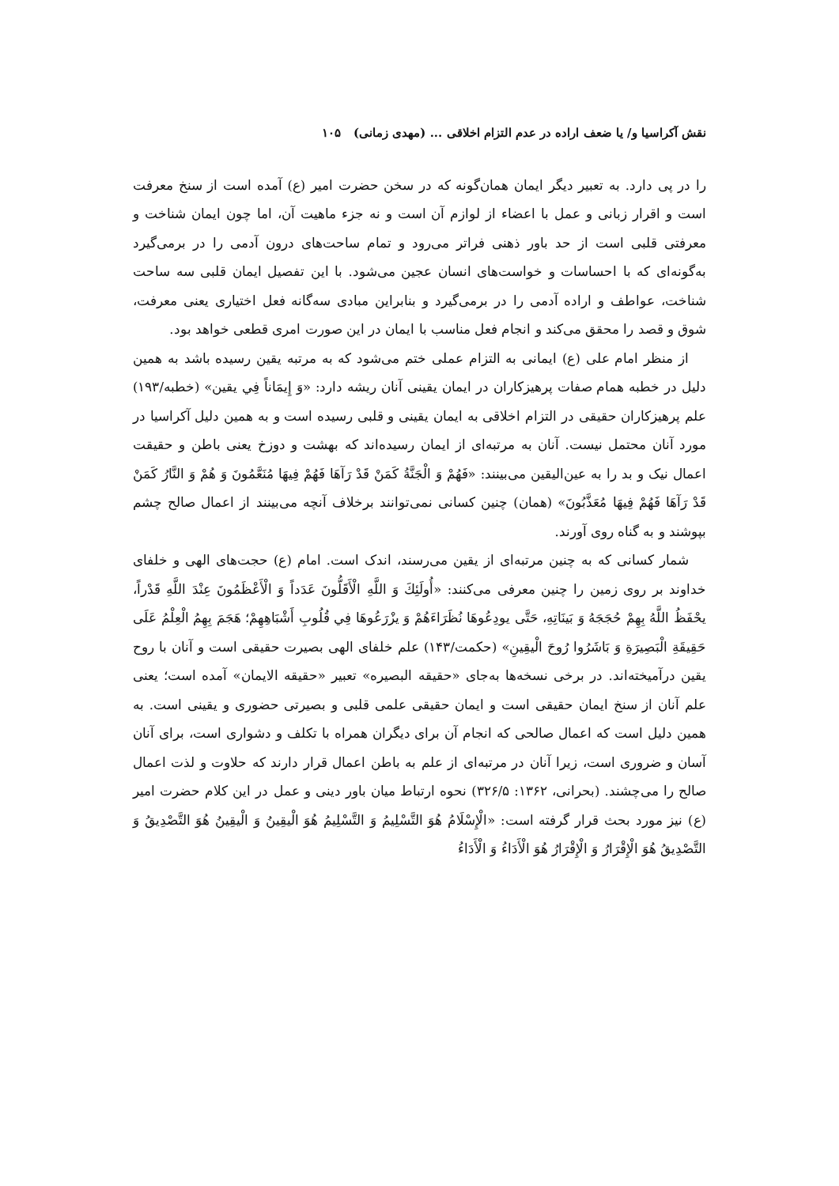نقش آکراسیا و/ یا ضعف اراده در عدم التزام اخلاقی ... (مهدی زمانی) ۱۰۵
را در پی دارد. به تعبیر دیگر ایمان همان‌گونه که در سخن حضرت امیر (ع) آمده است از سنخ معرفت است و اقرار زبانی و عمل با اعضاء از لوازم آن است و نه جزء ماهیت آن، اما چون ایمان شناخت و معرفتی قلبی است از حد باور ذهنی فراتر می‌رود و تمام ساحت‌های درون آدمی را در برمی‌گیرد به‌گونه‌ای که با احساسات و خواست‌های انسان عجین می‌شود. با این تفصیل ایمان قلبی سه ساحت شناخت، عواطف و اراده آدمی را در برمی‌گیرد و بنابراین مبادی سه‌گانه فعل اختیاری یعنی معرفت، شوق و قصد را محقق می‌کند و انجام فعل مناسب با ایمان در این صورت امری قطعی خواهد بود.
از منظر امام علی (ع) ایمانی به التزام عملی ختم می‌شود که به مرتبه یقین رسیده باشد به همین دلیل در خطبه همام صفات پرهیزکاران در ایمان یقینی آنان ریشه دارد: «وَ إِيمَاناً فِي يقين» (خطبه/۱۹۳) علم پرهیزکاران حقیقی در التزام اخلاقی به ایمان یقینی و قلبی رسیده است و به همین دلیل آکراسیا در مورد آنان محتمل نیست. آنان به مرتبه‌ای از ایمان رسیده‌اند که بهشت و دوزخ یعنی باطن و حقیقت اعمال نیک و بد را به عین‌الیقین می‌بینند: «فَهُمْ وَ الْجَنَّةُ كَمَنْ قَدْ رَآهَا فَهُمْ فِيهَا مُنَعَّمُونَ وَ هُمْ وَ النَّارُ كَمَنْ قَدْ رَآهَا فَهُمْ فِيهَا مُعَذَّبُونَ» (همان) چنین کسانی نمی‌توانند برخلاف آنچه می‌بینند از اعمال صالح چشم بپوشند و به گناه روی آورند.
شمار کسانی که به چنین مرتبه‌ای از یقین می‌رسند، اندک است. امام (ع) حجت‌های الهی و خلفای خداوند بر روی زمین را چنین معرفی می‌کنند: «أُولَئِكَ وَ اللَّهِ الْأَقَلُّونَ عَدَداً وَ الْأَعْظَمُونَ عِنْدَ اللَّهِ قَدْراً، يحْفَظُ اللَّهُ بِهِمْ حُجَجَهُ وَ بَينَاتِهِ، حَتَّى يودِعُوهَا نُظَرَاءَهُمْ وَ يزْرَعُوهَا فِي قُلُوبِ أَشْبَاهِهِمْ؛ هَجَمَ بِهِمُ الْعِلْمُ عَلَى حَقِيقَةِ الْبَصِيرَةِ وَ بَاشَرُوا رُوحَ الْيقِينِ» (حکمت/۱۴۳) علم خلفای الهی بصیرت حقیقی است و آنان با روح یقین درآمیخته‌اند. در برخی نسخه‌ها به‌جای «حقیقه البصیره» تعبیر «حقیقه الایمان» آمده است؛ یعنی علم آنان از سنخ ایمان حقیقی است و ایمان حقیقی علمی قلبی و بصیرتی حضوری و یقینی است. به همین دلیل است که اعمال صالحی که انجام آن برای دیگران همراه با تکلف و دشواری است، برای آنان آسان و ضروری است، زیرا آنان در مرتبه‌ای از علم به باطن اعمال قرار دارند که حلاوت و لذت اعمال صالح را می‌چشند. (بحرانی، ۱۳۶۲: ۳۲۶/۵) نحوه ارتباط میان باور دینی و عمل در این کلام حضرت امیر (ع) نیز مورد بحث قرار گرفته است: «الْإِسْلَامُ هُوَ التَّسْلِيمُ وَ التَّسْلِيمُ هُوَ الْيقِينُ وَ الْيقِينُ هُوَ التَّصْدِيقُ وَ التَّصْدِيقُ هُوَ الْإِقْرَارُ وَ الْإِقْرَارُ هُوَ الْأَدَاءُ وَ الْأَدَاءُ